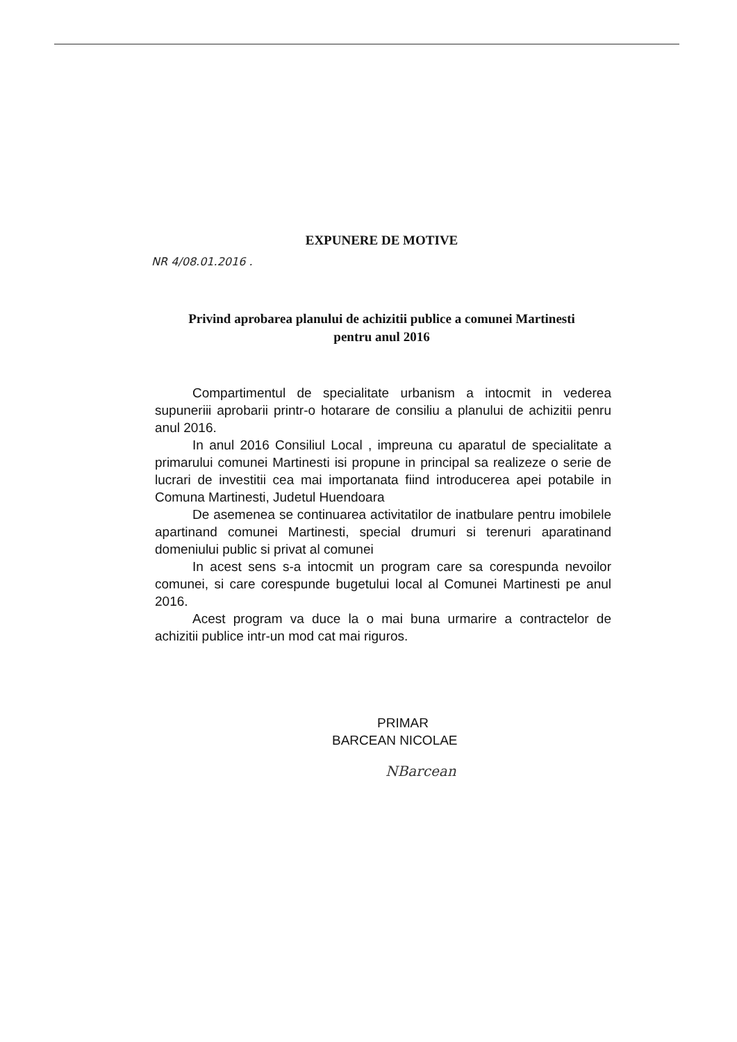EXPUNERE DE MOTIVE
NR 4/08.01.2016 .
Privind aprobarea planului de achizitii publice a comunei Martinesti
pentru anul 2016
Compartimentul de specialitate urbanism a intocmit in vederea supuneriii aprobarii printr-o hotarare de consiliu a planului de achizitii penru anul 2016.
In anul 2016 Consiliul Local , impreuna cu aparatul de specialitate a primarului comunei Martinesti isi propune in principal sa realizeze o serie de lucrari de investitii cea mai importanata fiind introducerea apei potabile in Comuna Martinesti, Judetul Huendoara
De asemenea se continuarea activitatilor de inatbulare pentru imobilele apartinand comunei Martinesti, special drumuri si terenuri aparatinand domeniului public si privat al comunei
In acest sens s-a intocmit un program care sa corespunda nevoilor comunei, si care corespunde bugetului local al Comunei Martinesti pe anul 2016.
Acest program va duce la o mai buna urmarire a contractelor de achizitii publice intr-un mod cat mai riguros.
PRIMAR
BARCEAN NICOLAE
NBarcean